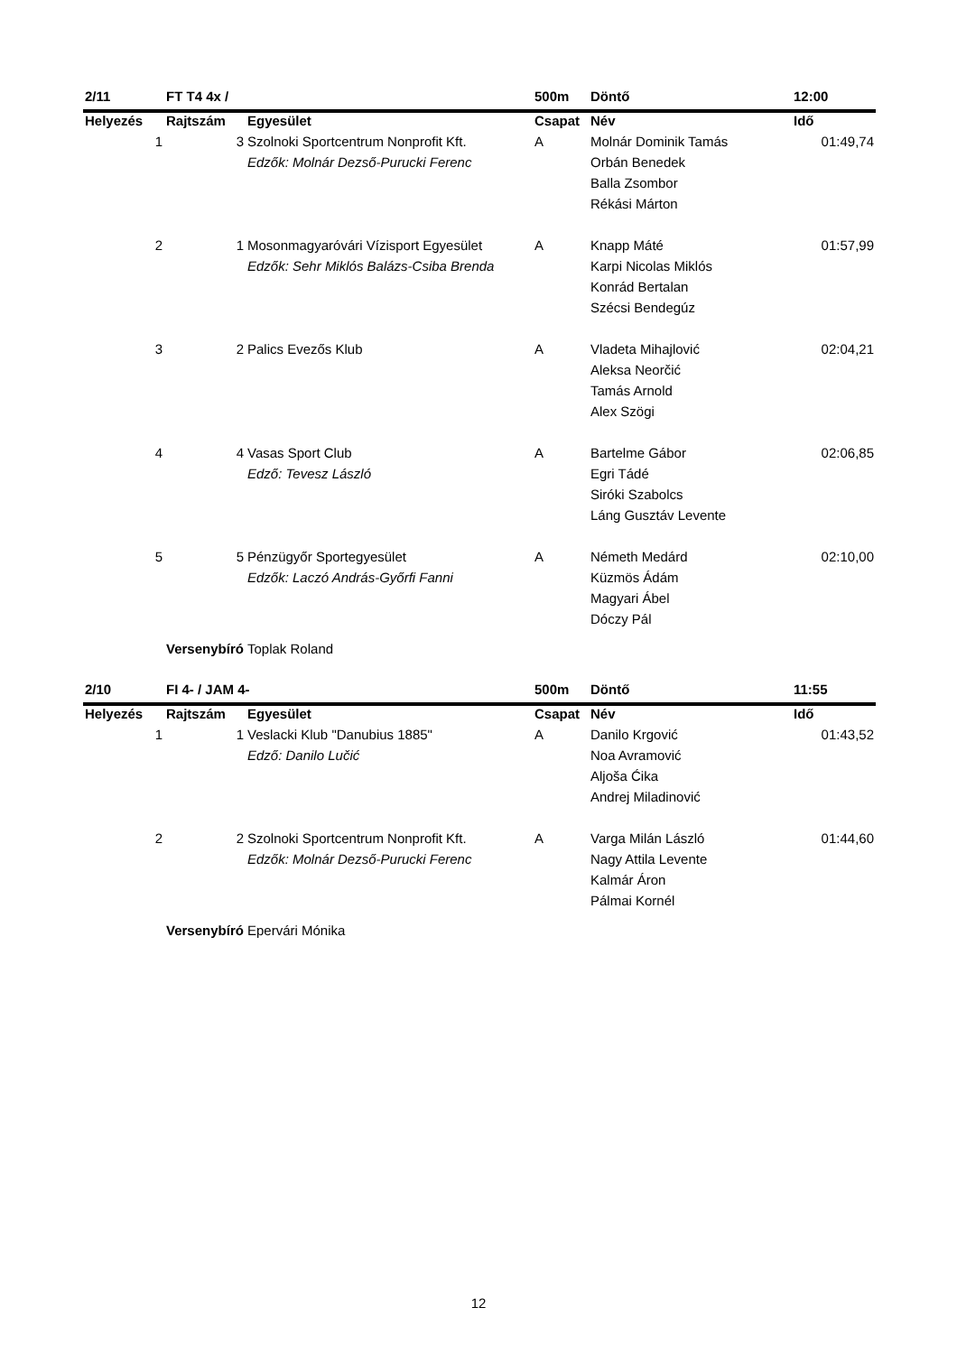| 2/11 | FT T4 4x / | | 500m | Döntő | 12:00 |
| Helyezés | Rajtszám | Egyesület | Csapat | Név | Idő |
| 1 | 3 | Szolnoki Sportcentrum Nonprofit Kft. | A | Molnár Dominik Tamás | 01:49,74 |
| | | Edzők: Molnár Dezső-Purucki Ferenc | | Orbán Benedek | |
| | | | | Balla Zsombor | |
| | | | | Rékási Márton | |
| 2 | 1 | Mosonmagyaróvári Vízisport Egyesület | A | Knapp Máté | 01:57,99 |
| | | Edzők: Sehr Miklós Balázs-Csiba Brenda | | Karpi Nicolas Miklós | |
| | | | | Konrád Bertalan | |
| | | | | Szécsi Bendegúz | |
| 3 | 2 | Palics Evezős Klub | A | Vladeta Mihajlović | 02:04,21 |
| | | | | Aleksa Neorčić | |
| | | | | Tamás Arnold | |
| | | | | Alex Szögi | |
| 4 | 4 | Vasas Sport Club | A | Bartelme Gábor | 02:06,85 |
| | | Edző: Tevesz László | | Egri Tádé | |
| | | | | Siróki Szabolcs | |
| | | | | Láng Gusztáv Levente | |
| 5 | 5 | Pénzügyőr Sportegyesület | A | Németh Medárd | 02:10,00 |
| | | Edzők: Laczó András-Győrfi Fanni | | Küzmös Ádám | |
| | | | | Magyari Ábel | |
| | | | | Dóczy Pál | |
| | Versenybíró | Toplak Roland | | | |
| 2/10 | FI 4- / JAM 4- | | 500m | Döntő | 11:55 |
| Helyezés | Rajtszám | Egyesület | Csapat | Név | Idő |
| 1 | 1 | Veslacki Klub "Danubius 1885" | A | Danilo Krgović | 01:43,52 |
| | | Edző: Danilo Lučić | | Noa Avramović | |
| | | | | Aljoša Ćika | |
| | | | | Andrej Miladinović | |
| 2 | 2 | Szolnoki Sportcentrum Nonprofit Kft. | A | Varga Milán László | 01:44,60 |
| | | Edzők: Molnár Dezső-Purucki Ferenc | | Nagy Attila Levente | |
| | | | | Kalmár Áron | |
| | | | | Pálmai Kornél | |
| | Versenybíró | Epervári Mónika | | | |
12